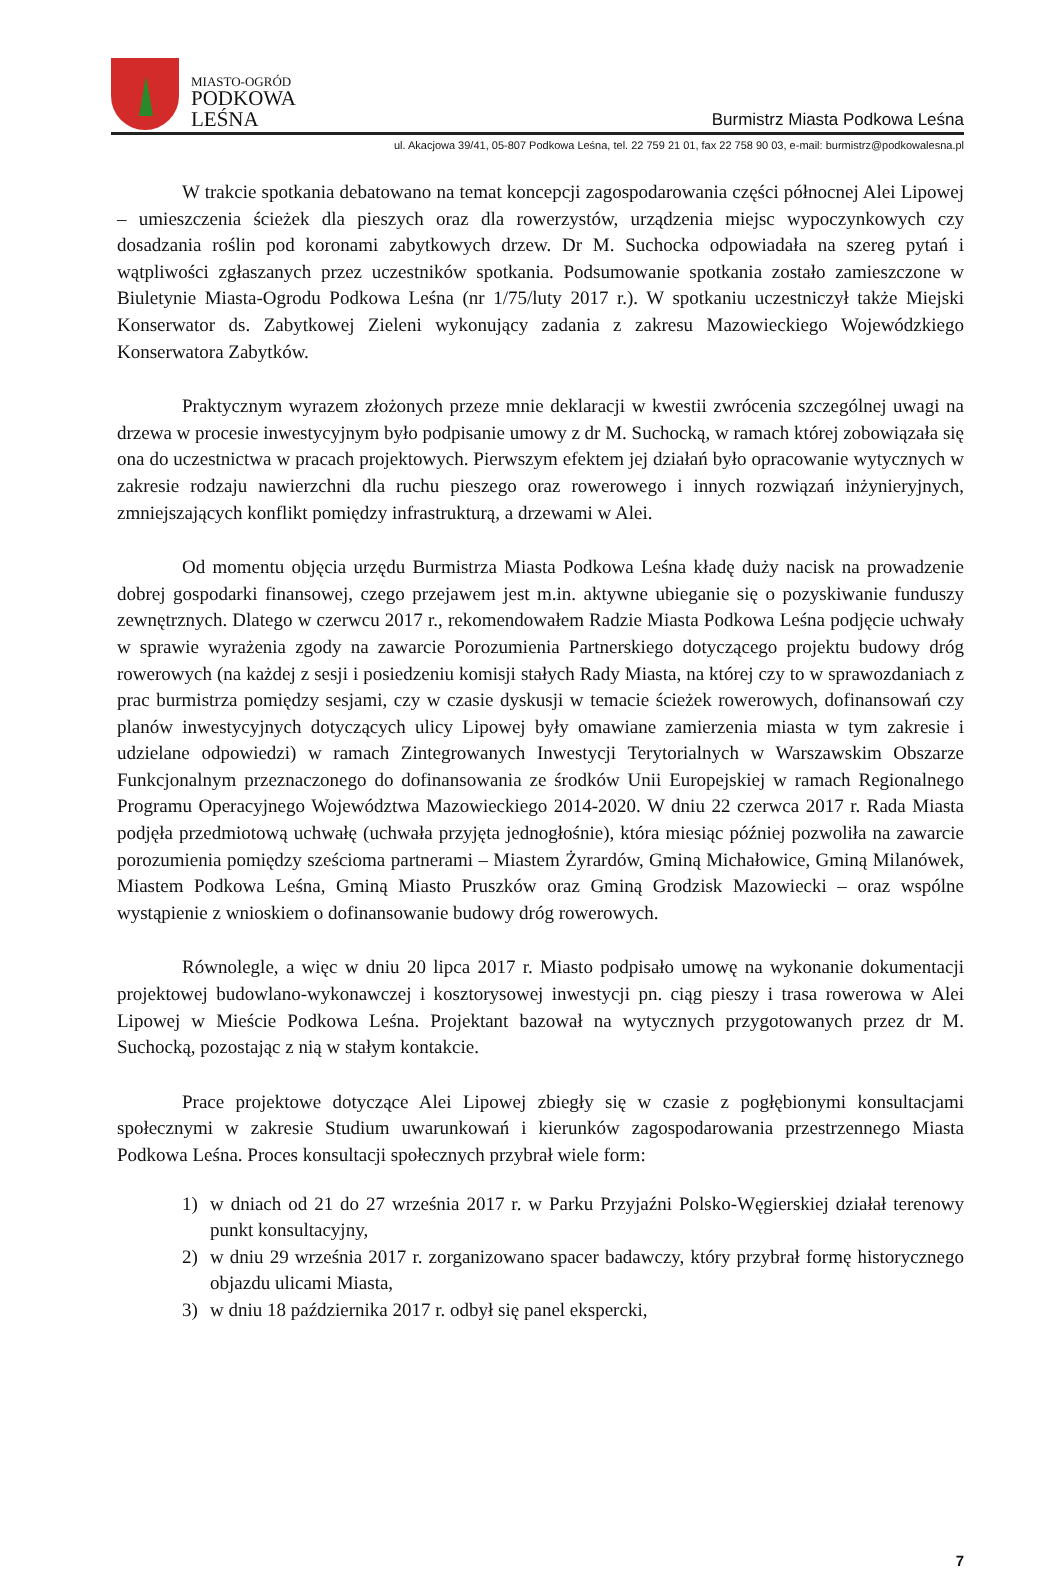MIASTO-OGRÓD
PODKOWA
LEŚNA
Burmistrz Miasta Podkowa Leśna
ul. Akacjowa 39/41, 05-807 Podkowa Leśna, tel. 22 759 21 01, fax 22 758 90 03, e-mail: burmistrz@podkowalesna.pl
W trakcie spotkania debatowano na temat koncepcji zagospodarowania części północnej Alei Lipowej – umieszczenia ścieżek dla pieszych oraz dla rowerzystów, urządzenia miejsc wypoczynkowych czy dosadzania roślin pod koronami zabytkowych drzew. Dr M. Suchocka odpowiadała na szereg pytań i wątpliwości zgłaszanych przez uczestników spotkania. Podsumowanie spotkania zostało zamieszczone w Biuletynie Miasta-Ogrodu Podkowa Leśna (nr 1/75/luty 2017 r.). W spotkaniu uczestniczył także Miejski Konserwator ds. Zabytkowej Zieleni wykonujący zadania z zakresu Mazowieckiego Wojewódzkiego Konserwatora Zabytków.
Praktycznym wyrazem złożonych przeze mnie deklaracji w kwestii zwrócenia szczególnej uwagi na drzewa w procesie inwestycyjnym było podpisanie umowy z dr M. Suchocką, w ramach której zobowiązała się ona do uczestnictwa w pracach projektowych. Pierwszym efektem jej działań było opracowanie wytycznych w zakresie rodzaju nawierzchni dla ruchu pieszego oraz rowerowego i innych rozwiązań inżynieryjnych, zmniejszających konflikt pomiędzy infrastrukturą, a drzewami w Alei.
Od momentu objęcia urzędu Burmistrza Miasta Podkowa Leśna kładę duży nacisk na prowadzenie dobrej gospodarki finansowej, czego przejawem jest m.in. aktywne ubieganie się o pozyskiwanie funduszy zewnętrznych. Dlatego w czerwcu 2017 r., rekomendowałem Radzie Miasta Podkowa Leśna podjęcie uchwały w sprawie wyrażenia zgody na zawarcie Porozumienia Partnerskiego dotyczącego projektu budowy dróg rowerowych (na każdej z sesji i posiedzeniu komisji stałych Rady Miasta, na której czy to w sprawozdaniach z prac burmistrza pomiędzy sesjami, czy w czasie dyskusji w temacie ścieżek rowerowych, dofinansowań czy planów inwestycyjnych dotyczących ulicy Lipowej były omawiane zamierzenia miasta w tym zakresie i udzielane odpowiedzi) w ramach Zintegrowanych Inwestycji Terytorialnych w Warszawskim Obszarze Funkcjonalnym przeznaczonego do dofinansowania ze środków Unii Europejskiej w ramach Regionalnego Programu Operacyjnego Województwa Mazowieckiego 2014-2020. W dniu 22 czerwca 2017 r. Rada Miasta podjęła przedmiotową uchwałę (uchwała przyjęta jednogłośnie), która miesiąc później pozwoliła na zawarcie porozumienia pomiędzy sześcioma partnerami – Miastem Żyrardów, Gminą Michałowice, Gminą Milanówek, Miastem Podkowa Leśna, Gminą Miasto Pruszków oraz Gminą Grodzisk Mazowiecki – oraz wspólne wystąpienie z wnioskiem o dofinansowanie budowy dróg rowerowych.
Równolegle, a więc w dniu 20 lipca 2017 r. Miasto podpisało umowę na wykonanie dokumentacji projektowej budowlano-wykonawczej i kosztorysowej inwestycji pn. ciąg pieszy i trasa rowerowa w Alei Lipowej w Mieście Podkowa Leśna. Projektant bazował na wytycznych przygotowanych przez dr M. Suchocką, pozostając z nią w stałym kontakcie.
Prace projektowe dotyczące Alei Lipowej zbiegły się w czasie z pogłębionymi konsultacjami społecznymi w zakresie Studium uwarunkowań i kierunków zagospodarowania przestrzennego Miasta Podkowa Leśna. Proces konsultacji społecznych przybrał wiele form:
1) w dniach od 21 do 27 września 2017 r. w Parku Przyjaźni Polsko-Węgierskiej działał terenowy punkt konsultacyjny,
2) w dniu 29 września 2017 r. zorganizowano spacer badawczy, który przybrał formę historycznego objazdu ulicami Miasta,
3) w dniu 18 października 2017 r. odbył się panel ekspercki,
7